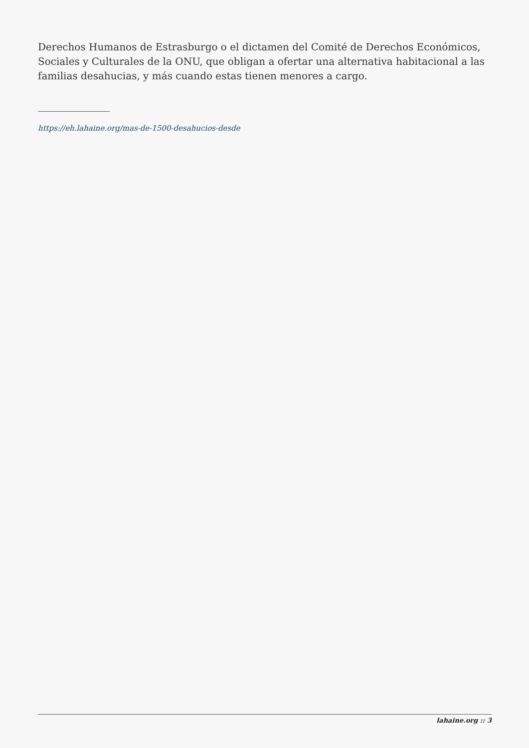Derechos Humanos de Estrasburgo o el dictamen del Comité de Derechos Económicos, Sociales y Culturales de la ONU, que obligan a ofertar una alternativa habitacional a las familias desahucias, y más cuando estas tienen menores a cargo.
https://eh.lahaine.org/mas-de-1500-desahucios-desde
lahaine.org :: 3